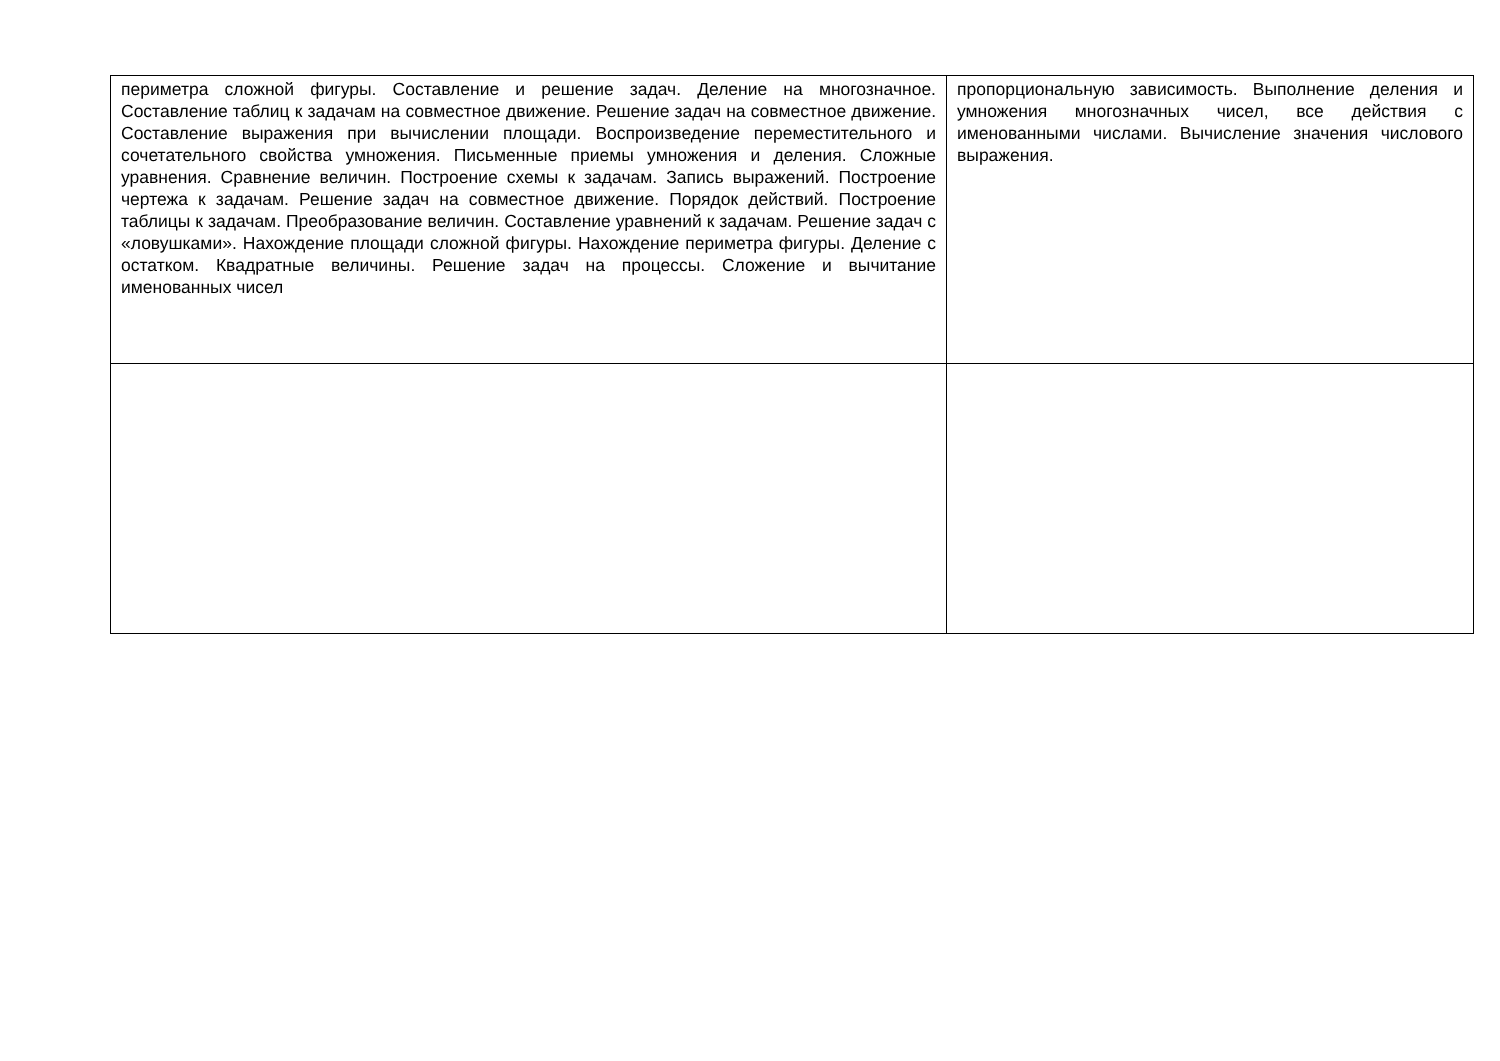| периметра сложной фигуры. Составление и решение задач. Деление на многозначное. Составление таблиц к задачам на совместное движение. Решение задач на совместное движение. Составление выражения при вычислении площади. Воспроизведение переместительного и сочетательного свойства умножения. Письменные приемы умножения и деления. Сложные уравнения. Сравнение величин. Построение схемы к задачам. Запись выражений. Построение чертежа к задачам. Решение задач на совместное движение. Порядок действий. Построение таблицы к задачам. Преобразование величин. Составление уравнений к задачам. Решение задач с «ловушками». Нахождение площади сложной фигуры. Нахождение периметра фигуры. Деление с остатком. Квадратные величины. Решение задач на процессы. Сложение и вычитание именованных чисел | пропорциональную зависимость. Выполнение деления и умножения многозначных чисел, все действия с именованными числами. Вычисление значения числового выражения. |